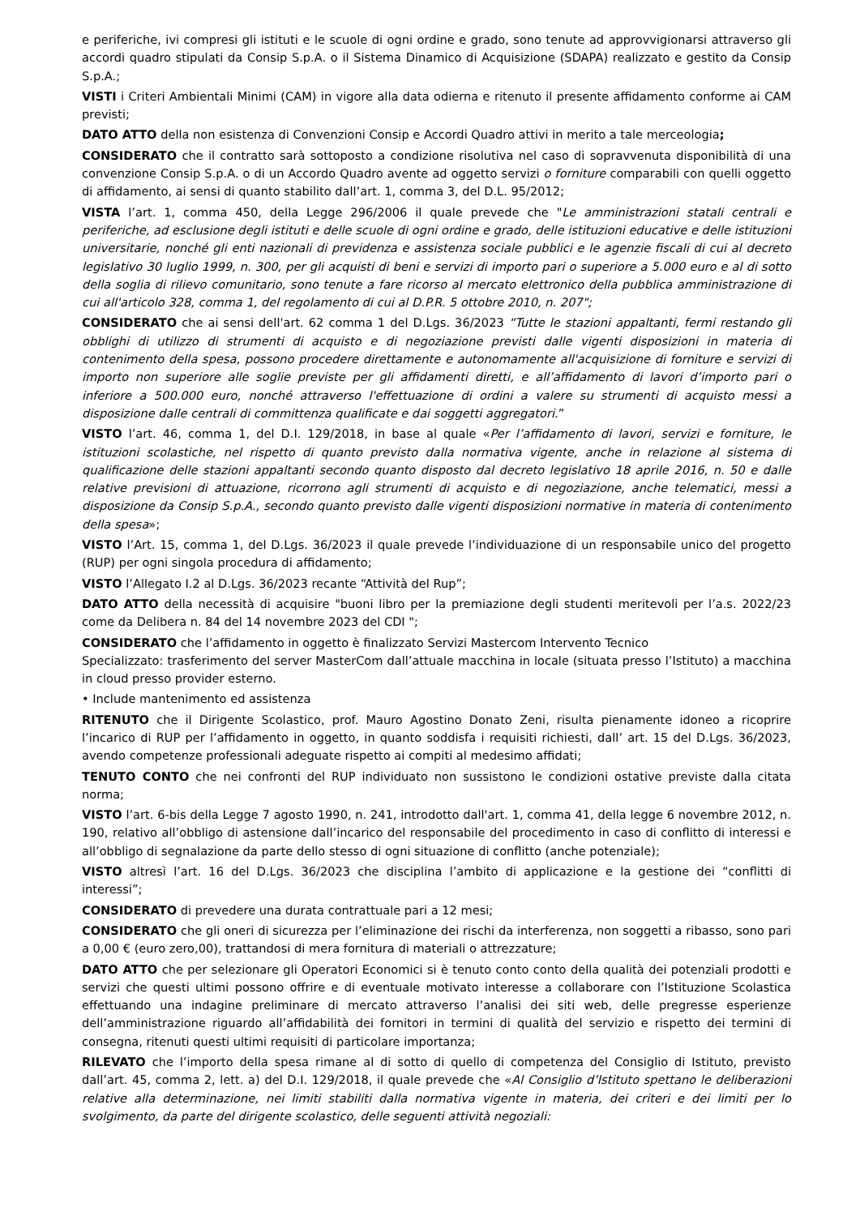e periferiche, ivi compresi gli istituti e le scuole di ogni ordine e grado, sono tenute ad approvvigionarsi attraverso gli accordi quadro stipulati da Consip S.p.A. o il Sistema Dinamico di Acquisizione (SDAPA) realizzato e gestito da Consip S.p.A.;
VISTI i Criteri Ambientali Minimi (CAM) in vigore alla data odierna e ritenuto il presente affidamento conforme ai CAM previsti;
DATO ATTO della non esistenza di Convenzioni Consip e Accordi Quadro attivi in merito a tale merceologia;
CONSIDERATO che il contratto sarà sottoposto a condizione risolutiva nel caso di sopravvenuta disponibilità di una convenzione Consip S.p.A. o di un Accordo Quadro avente ad oggetto servizi o forniture comparabili con quelli oggetto di affidamento, ai sensi di quanto stabilito dall’art. 1, comma 3, del D.L. 95/2012;
VISTA l’art. 1, comma 450, della Legge 296/2006 il quale prevede che "Le amministrazioni statali centrali e periferiche, ad esclusione degli istituti e delle scuole di ogni ordine e grado, delle istituzioni educative e delle istituzioni universitarie, nonché gli enti nazionali di previdenza e assistenza sociale pubblici e le agenzie fiscali di cui al decreto legislativo 30 luglio 1999, n. 300, per gli acquisti di beni e servizi di importo pari o superiore a 5.000 euro e al di sotto della soglia di rilievo comunitario, sono tenute a fare ricorso al mercato elettronico della pubblica amministrazione di cui all'articolo 328, comma 1, del regolamento di cui al D.P.R. 5 ottobre 2010, n. 207";
CONSIDERATO che ai sensi dell'art. 62 comma 1 del D.Lgs. 36/2023 “Tutte le stazioni appaltanti, fermi restando gli obblighi di utilizzo di strumenti di acquisto e di negoziazione previsti dalle vigenti disposizioni in materia di contenimento della spesa, possono procedere direttamente e autonomamente all'acquisizione di forniture e servizi di importo non superiore alle soglie previste per gli affidamenti diretti, e all’affidamento di lavori d’importo pari o inferiore a 500.000 euro, nonché attraverso l'effettuazione di ordini a valere su strumenti di acquisto messi a disposizione dalle centrali di committenza qualificate e dai soggetti aggregatori.”
VISTO l’art. 46, comma 1, del D.I. 129/2018, in base al quale «Per l’affidamento di lavori, servizi e forniture, le istituzioni scolastiche, nel rispetto di quanto previsto dalla normativa vigente, anche in relazione al sistema di qualificazione delle stazioni appaltanti secondo quanto disposto dal decreto legislativo 18 aprile 2016, n. 50 e dalle relative previsioni di attuazione, ricorrono agli strumenti di acquisto e di negoziazione, anche telematici, messi a disposizione da Consip S.p.A., secondo quanto previsto dalle vigenti disposizioni normative in materia di contenimento della spesa»;
VISTO l’Art. 15, comma 1, del D.Lgs. 36/2023 il quale prevede l’individuazione di un responsabile unico del progetto (RUP) per ogni singola procedura di affidamento;
VISTO l’Allegato I.2 al D.Lgs. 36/2023 recante “Attività del Rup”;
DATO ATTO della necessità di acquisire "buoni libro per la premiazione degli studenti meritevoli per l’a.s. 2022/23 come da Delibera n. 84 del 14 novembre 2023 del CDI ";
CONSIDERATO che l’affidamento in oggetto è finalizzato Servizi Mastercom Intervento Tecnico
Specializzato: trasferimento del server MasterCom dall’attuale macchina in locale (situata presso l’Istituto) a macchina in cloud presso provider esterno.
• Include mantenimento ed assistenza
RITENUTO che il Dirigente Scolastico, prof. Mauro Agostino Donato Zeni, risulta pienamente idoneo a ricoprire l’incarico di RUP per l’affidamento in oggetto, in quanto soddisfa i requisiti richiesti, dall’ art. 15 del D.Lgs. 36/2023, avendo competenze professionali adeguate rispetto ai compiti al medesimo affidati;
TENUTO CONTO che nei confronti del RUP individuato non sussistono le condizioni ostative previste dalla citata norma;
VISTO l’art. 6-bis della Legge 7 agosto 1990, n. 241, introdotto dall'art. 1, comma 41, della legge 6 novembre 2012, n. 190, relativo all’obbligo di astensione dall’incarico del responsabile del procedimento in caso di conflitto di interessi e all’obbligo di segnalazione da parte dello stesso di ogni situazione di conflitto (anche potenziale);
VISTO altresì l’art. 16 del D.Lgs. 36/2023 che disciplina l’ambito di applicazione e la gestione dei “conflitti di interessi”;
CONSIDERATO di prevedere una durata contrattuale pari a 12 mesi;
CONSIDERATO che gli oneri di sicurezza per l’eliminazione dei rischi da interferenza, non soggetti a ribasso, sono pari a 0,00 € (euro zero,00), trattandosi di mera fornitura di materiali o attrezzature;
DATO ATTO che per selezionare gli Operatori Economici si è tenuto conto conto della qualità dei potenziali prodotti e servizi che questi ultimi possono offrire e di eventuale motivato interesse a collaborare con l’Istituzione Scolastica effettuando una indagine preliminare di mercato attraverso l’analisi dei siti web, delle pregresse esperienze dell’amministrazione riguardo all’affidabilità dei fornitori in termini di qualità del servizio e rispetto dei termini di consegna, ritenuti questi ultimi requisiti di particolare importanza;
RILEVATO che l’importo della spesa rimane al di sotto di quello di competenza del Consiglio di Istituto, previsto dall’art. 45, comma 2, lett. a) del D.I. 129/2018, il quale prevede che «Al Consiglio d’Istituto spettano le deliberazioni relative alla determinazione, nei limiti stabiliti dalla normativa vigente in materia, dei criteri e dei limiti per lo svolgimento, da parte del dirigente scolastico, delle seguenti attività negoziali: